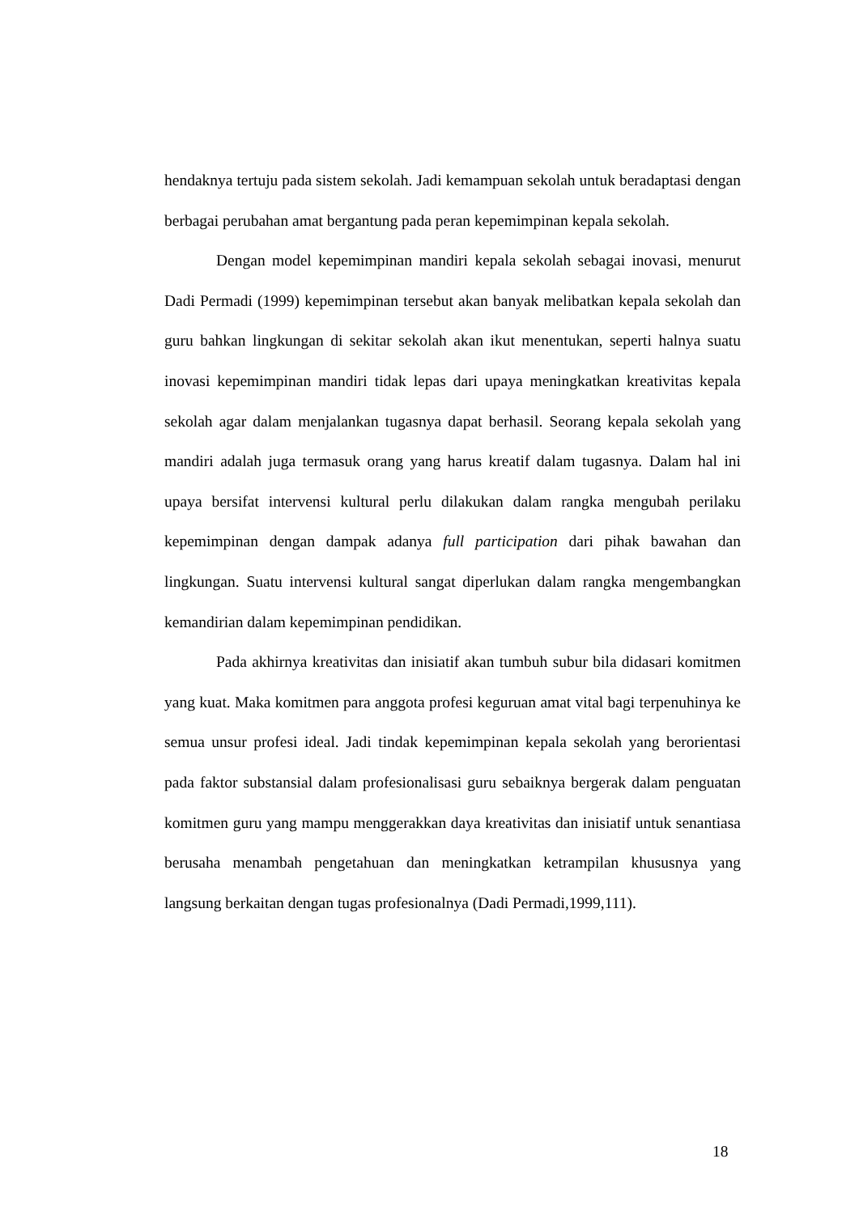hendaknya tertuju pada sistem sekolah. Jadi kemampuan sekolah untuk beradaptasi dengan berbagai perubahan amat bergantung pada peran kepemimpinan kepala sekolah.
Dengan model kepemimpinan mandiri kepala sekolah sebagai inovasi, menurut Dadi Permadi (1999) kepemimpinan tersebut akan banyak melibatkan kepala sekolah dan guru bahkan lingkungan di sekitar sekolah akan ikut menentukan, seperti halnya suatu inovasi kepemimpinan mandiri tidak lepas dari upaya meningkatkan kreativitas kepala sekolah agar dalam menjalankan tugasnya dapat berhasil. Seorang kepala sekolah yang mandiri adalah juga termasuk orang yang harus kreatif dalam tugasnya. Dalam hal ini upaya bersifat intervensi kultural perlu dilakukan dalam rangka mengubah perilaku kepemimpinan dengan dampak adanya full participation dari pihak bawahan dan lingkungan. Suatu intervensi kultural sangat diperlukan dalam rangka mengembangkan kemandirian dalam kepemimpinan pendidikan.
Pada akhirnya kreativitas dan inisiatif akan tumbuh subur bila didasari komitmen yang kuat. Maka komitmen para anggota profesi keguruan amat vital bagi terpenuhinya ke semua unsur profesi ideal. Jadi tindak kepemimpinan kepala sekolah yang berorientasi pada faktor substansial dalam profesionalisasi guru sebaiknya bergerak dalam penguatan komitmen guru yang mampu menggerakkan daya kreativitas dan inisiatif untuk senantiasa berusaha menambah pengetahuan dan meningkatkan ketrampilan khususnya yang langsung berkaitan dengan tugas profesionalnya (Dadi Permadi,1999,111).
18